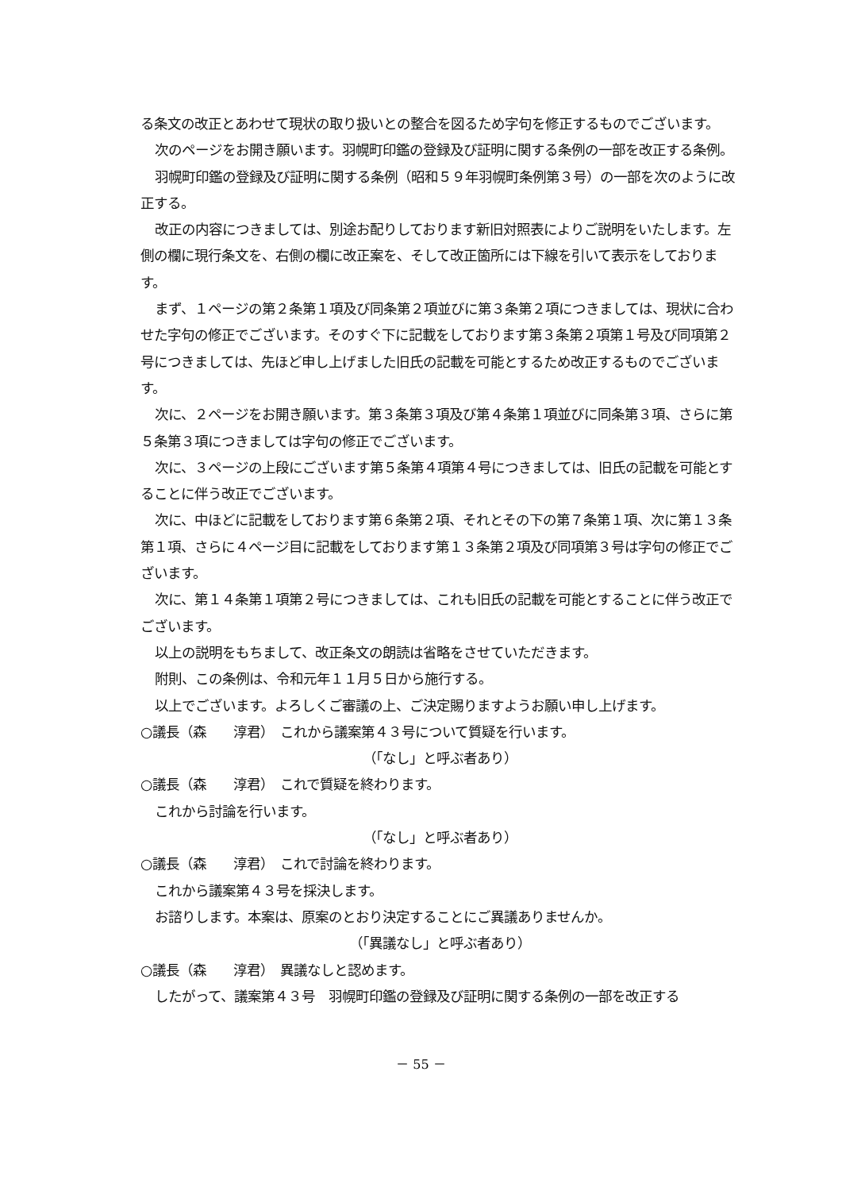る条文の改正とあわせて現状の取り扱いとの整合を図るため字句を修正するものでございます。
次のページをお開き願います。羽幌町印鑑の登録及び証明に関する条例の一部を改正する条例。
羽幌町印鑑の登録及び証明に関する条例（昭和５９年羽幌町条例第３号）の一部を次のように改正する。
改正の内容につきましては、別途お配りしております新旧対照表によりご説明をいたします。左側の欄に現行条文を、右側の欄に改正案を、そして改正箇所には下線を引いて表示をしております。
まず、１ページの第２条第１項及び同条第２項並びに第３条第２項につきましては、現状に合わせた字句の修正でございます。そのすぐ下に記載をしております第３条第２項第１号及び同項第２号につきましては、先ほど申し上げました旧氏の記載を可能とするため改正するものでございます。
次に、２ページをお開き願います。第３条第３項及び第４条第１項並びに同条第３項、さらに第５条第３項につきましては字句の修正でございます。
次に、３ページの上段にございます第５条第４項第４号につきましては、旧氏の記載を可能とすることに伴う改正でございます。
次に、中ほどに記載をしております第６条第２項、それとその下の第７条第１項、次に第１３条第１項、さらに４ページ目に記載をしております第１３条第２項及び同項第３号は字句の修正でございます。
次に、第１４条第１項第２号につきましては、これも旧氏の記載を可能とすることに伴う改正でございます。
以上の説明をもちまして、改正条文の朗読は省略をさせていただきます。
附則、この条例は、令和元年１１月５日から施行する。
以上でございます。よろしくご審議の上、ご決定賜りますようお願い申し上げます。
○議長（森　　淳君）　これから議案第４３号について質疑を行います。
（「なし」と呼ぶ者あり）
○議長（森　　淳君）　これで質疑を終わります。
これから討論を行います。
（「なし」と呼ぶ者あり）
○議長（森　　淳君）　これで討論を終わります。
これから議案第４３号を採決します。
お諮りします。本案は、原案のとおり決定することにご異議ありませんか。
（「異議なし」と呼ぶ者あり）
○議長（森　　淳君）　異議なしと認めます。
したがって、議案第４３号　羽幌町印鑑の登録及び証明に関する条例の一部を改正する
－ 55 －